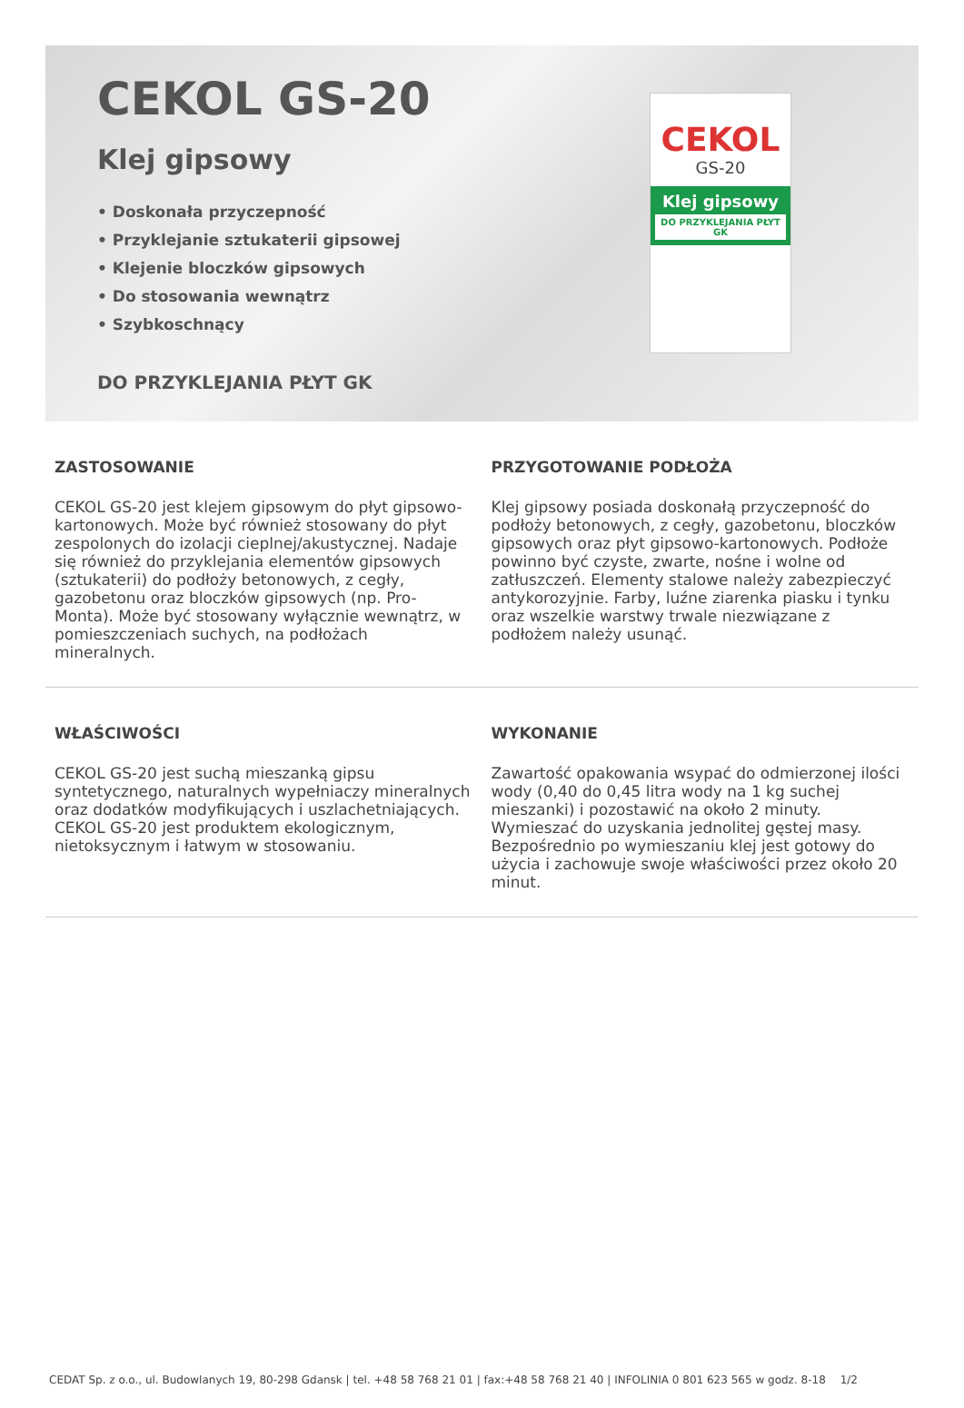CEKOL GS-20
Klej gipsowy
• Doskonała przyczepność
• Przyklejanie sztukaterii gipsowej
• Klejenie bloczków gipsowych
• Do stosowania wewnątrz
• Szybkoschnący
DO PRZYKLEJANIA PŁYT GK
CEKOL
GS-20
Klej gipsowy
DO PRZYKLEJANIA PŁYT GK
ZASTOSOWANIE
CEKOL GS-20 jest klejem gipsowym do płyt gipsowo-kartonowych. Może być również stosowany do płyt zespolonych do izolacji cieplnej/akustycznej. Nadaje się również do przyklejania elementów gipsowych (sztukaterii) do podłoży betonowych, z cegły, gazobetonu oraz bloczków gipsowych (np. Pro-Monta). Może być stosowany wyłącznie wewnątrz, w pomieszczeniach suchych, na podłożach mineralnych.
PRZYGOTOWANIE PODŁOŻA
Klej gipsowy posiada doskonałą przyczepność do podłoży betonowych, z cegły, gazobetonu, bloczków gipsowych oraz płyt gipsowo-kartonowych. Podłoże powinno być czyste, zwarte, nośne i wolne od zatłuszczeń. Elementy stalowe należy zabezpieczyć antykorozyjnie. Farby, luźne ziarenka piasku i tynku oraz wszelkie warstwy trwale niezwiązane z podłożem należy usunąć.
WŁAŚCIWOŚCI
CEKOL GS-20 jest suchą mieszanką gipsu syntetycznego, naturalnych wypełniaczy mineralnych oraz dodatków modyfikujących i uszlachetniających. CEKOL GS-20 jest produktem ekologicznym, nietoksycznym i łatwym w stosowaniu.
WYKONANIE
Zawartość opakowania wsypać do odmierzonej ilości wody (0,40 do 0,45 litra wody na 1 kg suchej mieszanki) i pozostawić na około 2 minuty. Wymieszać do uzyskania jednolitej gęstej masy. Bezpośrednio po wymieszaniu klej jest gotowy do użycia i zachowuje swoje właściwości przez około 20 minut.
CEDAT Sp. z o.o., ul. Budowlanych 19, 80-298 Gdansk | tel. +48 58 768 21 01 | fax:+48 58 768 21 40 | INFOLINIA 0 801 623 565 w godz. 8-18 1/2